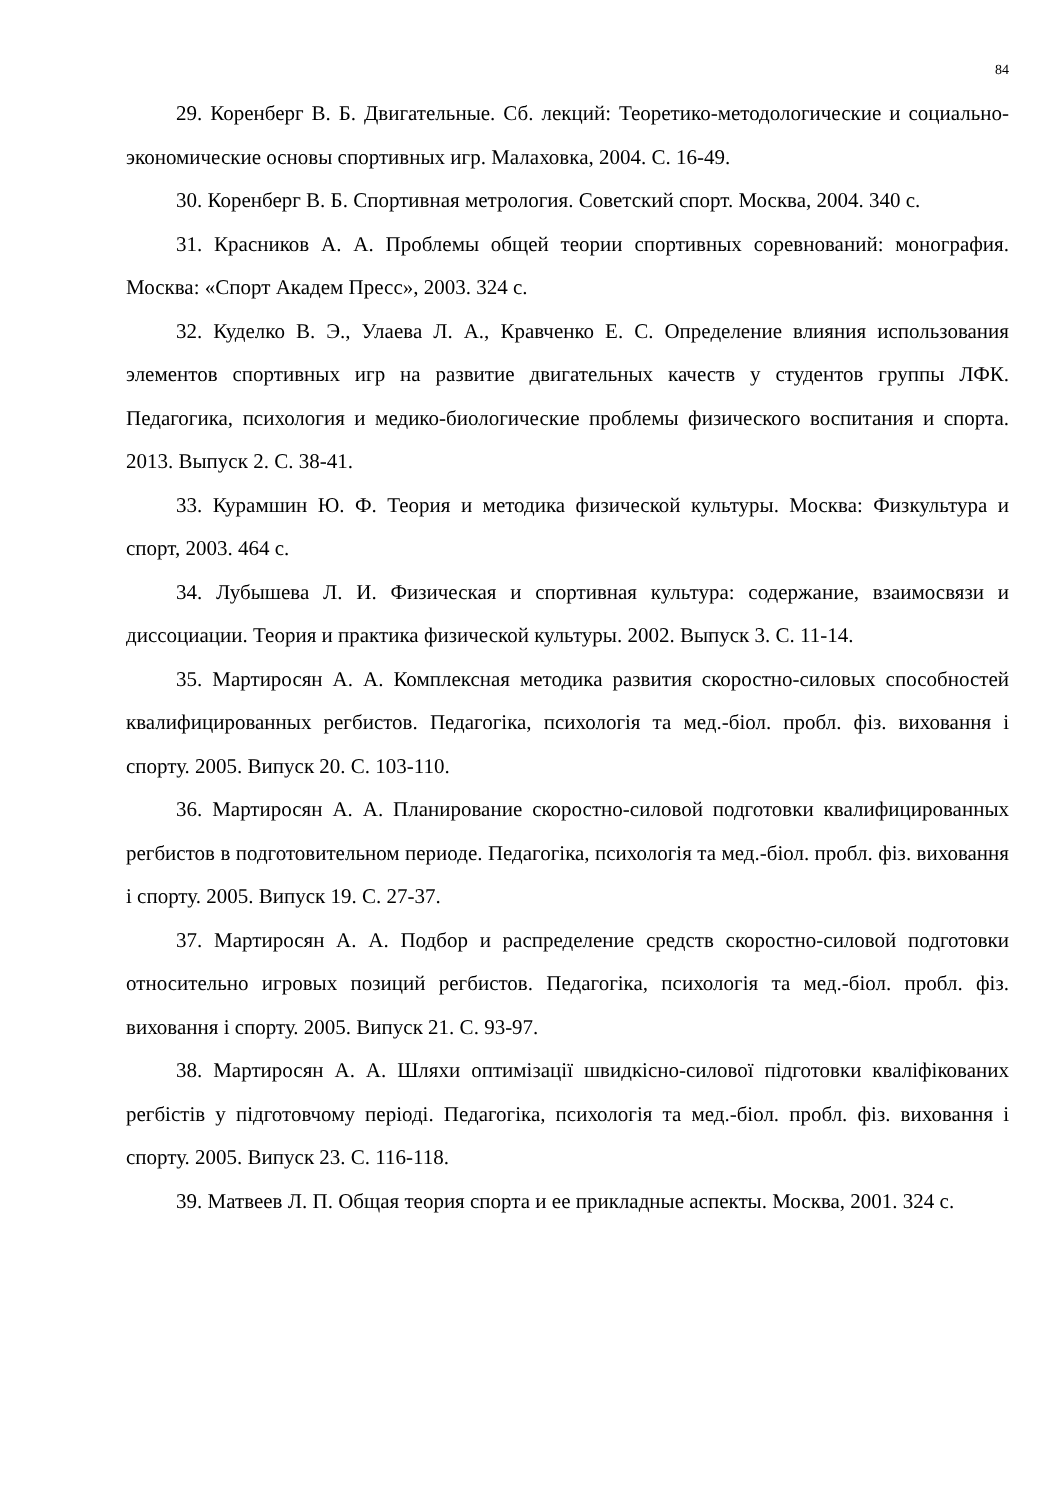84
29. Коренберг В. Б. Двигательные. Сб. лекций: Теоретико-методологические и социально-экономические основы спортивных игр. Малаховка, 2004. С. 16-49.
30. Коренберг В. Б. Спортивная метрология. Советский спорт. Москва, 2004. 340 с.
31. Красников А. А. Проблемы общей теории спортивных соревнований: монография. Москва: «Спорт Академ Пресс», 2003. 324 с.
32. Куделко В. Э., Улаева Л. А., Кравченко Е. С. Определение влияния использования элементов спортивных игр на развитие двигательных качеств у студентов группы ЛФК. Педагогика, психология и медико-биологические проблемы физического воспитания и спорта. 2013. Выпуск 2. С. 38-41.
33. Курамшин Ю. Ф. Теория и методика физической культуры. Москва: Физкультура и спорт, 2003. 464 с.
34. Лубышева Л. И. Физическая и спортивная культура: содержание, взаимосвязи и диссоциации. Теория и практика физической культуры. 2002. Выпуск 3. С. 11-14.
35. Мартиросян А. А. Комплексная методика развития скоростно-силовых способностей квалифицированных регбистов. Педагогіка, психологія та мед.-біол. пробл. фіз. виховання і спорту. 2005. Випуск 20. С. 103-110.
36. Мартиросян А. А. Планирование скоростно-силовой подготовки квалифицированных регбистов в подготовительном периоде. Педагогіка, психологія та мед.-біол. пробл. фіз. виховання і спорту. 2005. Випуск 19. С. 27-37.
37. Мартиросян А. А. Подбор и распределение средств скоростно-силовой подготовки относительно игровых позиций регбистов. Педагогіка, психологія та мед.-біол. пробл. фіз. виховання і спорту. 2005. Випуск 21. С. 93-97.
38. Мартиросян А. А. Шляхи оптимізації швидкісно-силової підготовки кваліфікованих регбістів у підготовчому періоді. Педагогіка, психологія та мед.-біол. пробл. фіз. виховання і спорту. 2005. Випуск 23. С. 116-118.
39. Матвеев Л. П. Общая теория спорта и ее прикладные аспекты. Москва, 2001. 324 с.